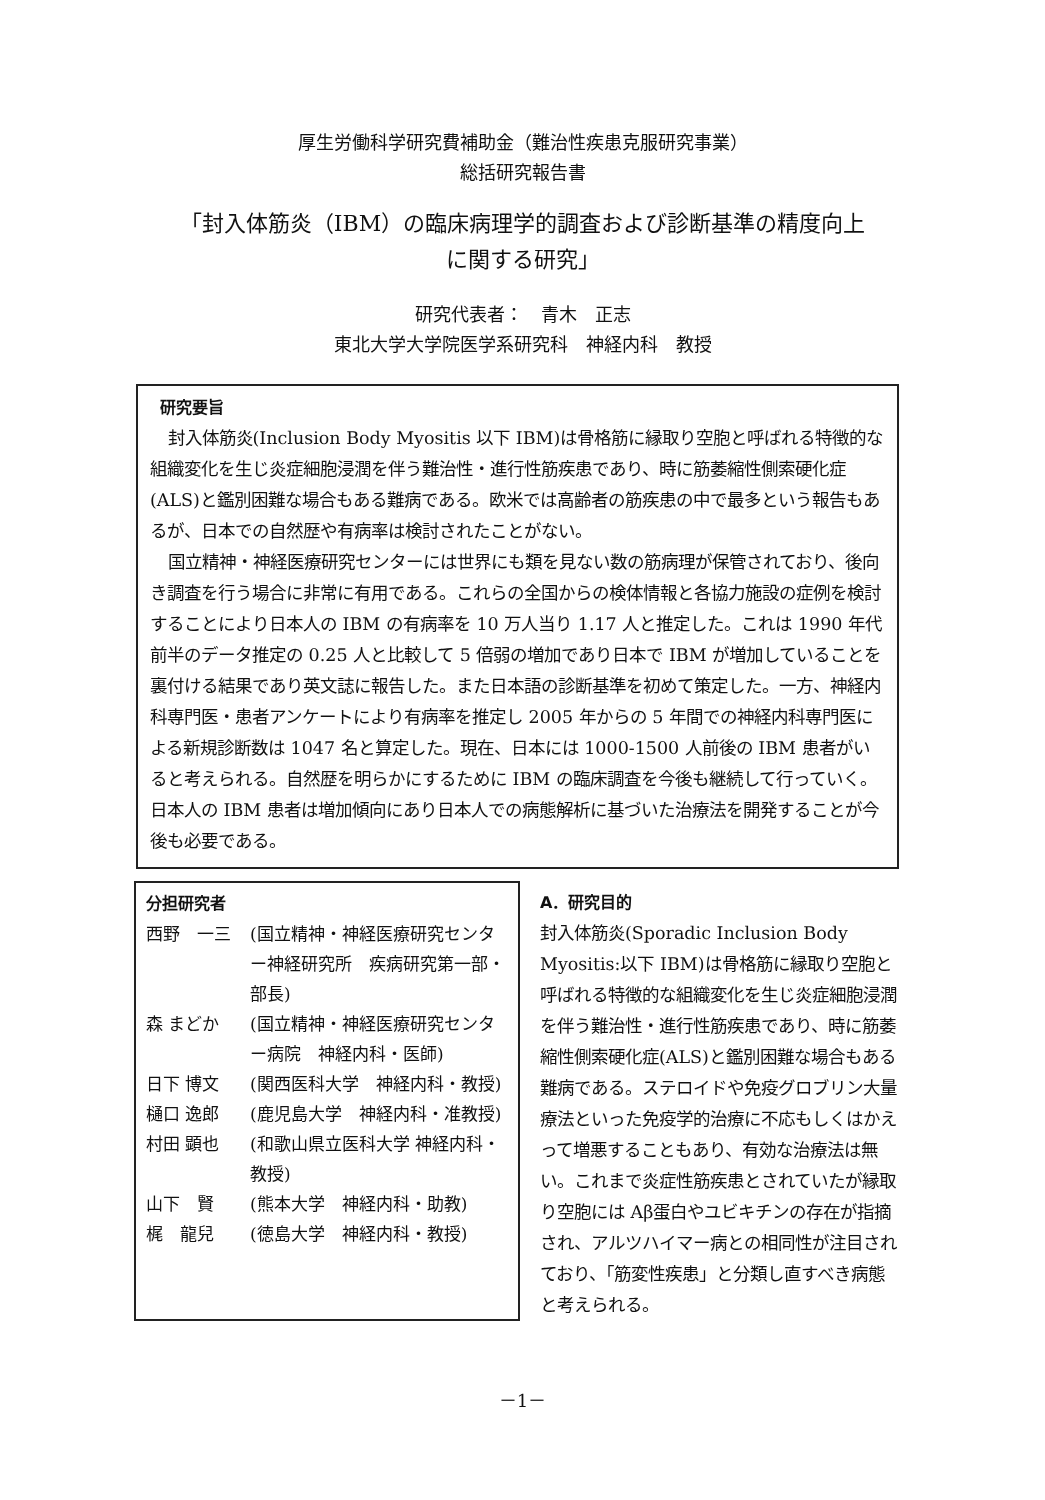厚生労働科学研究費補助金（難治性疾患克服研究事業）
総括研究報告書
「封入体筋炎（IBM）の臨床病理学的調査および診断基準の精度向上
に関する研究」
研究代表者：　青木　正志
東北大学大学院医学系研究科　神経内科　教授
研究要旨
封入体筋炎(Inclusion Body Myositis 以下 IBM)は骨格筋に縁取り空胞と呼ばれる特徴的な組織変化を生じ炎症細胞浸潤を伴う難治性・進行性筋疾患であり、時に筋萎縮性側索硬化症(ALS)と鑑別困難な場合もある難病である。欧米では高齢者の筋疾患の中で最多という報告もあるが、日本での自然歴や有病率は検討されたことがない。
国立精神・神経医療研究センターには世界にも類を見ない数の筋病理が保管されており、後向き調査を行う場合に非常に有用である。これらの全国からの検体情報と各協力施設の症例を検討することにより日本人の IBM の有病率を 10 万人当り 1.17 人と推定した。これは 1990 年代前半のデータ推定の 0.25 人と比較して 5 倍弱の増加であり日本で IBM が増加していることを裏付ける結果であり英文誌に報告した。また日本語の診断基準を初めて策定した。一方、神経内科専門医・患者アンケートにより有病率を推定し 2005 年からの 5 年間での神経内科専門医による新規診断数は 1047 名と算定した。現在、日本には 1000-1500 人前後の IBM 患者がいると考えられる。自然歴を明らかにするために IBM の臨床調査を今後も継続して行っていく。日本人の IBM 患者は増加傾向にあり日本人での病態解析に基づいた治療法を開発することが今後も必要である。
分担研究者
| 西野 一三 | (国立精神・神経医療研究センター神経研究所 疾病研究第一部・部長) |
| 森 まどか | (国立精神・神経医療研究センター病院 神経内科・医師) |
| 日下 博文 | (関西医科大学 神経内科・教授) |
| 樋口 逸郎 | (鹿児島大学 神経内科・准教授) |
| 村田 顕也 | (和歌山県立医科大学 神経内科・教授) |
| 山下 賢 | (熊本大学 神経内科・助教) |
| 梶 龍兒 | (徳島大学 神経内科・教授) |
A．研究目的
封入体筋炎(Sporadic Inclusion Body Myositis:以下 IBM)は骨格筋に縁取り空胞と呼ばれる特徴的な組織変化を生じ炎症細胞浸潤を伴う難治性・進行性筋疾患であり、時に筋萎縮性側索硬化症(ALS)と鑑別困難な場合もある難病である。ステロイドや免疫グロブリン大量療法といった免疫学的治療に不応もしくはかえって増悪することもあり、有効な治療法は無い。これまで炎症性筋疾患とされていたが縁取り空胞には Aβ蛋白やユビキチンの存在が指摘され、アルツハイマー病との相同性が注目されており、「筋変性疾患」と分類し直すべき病態と考えられる。
－1－